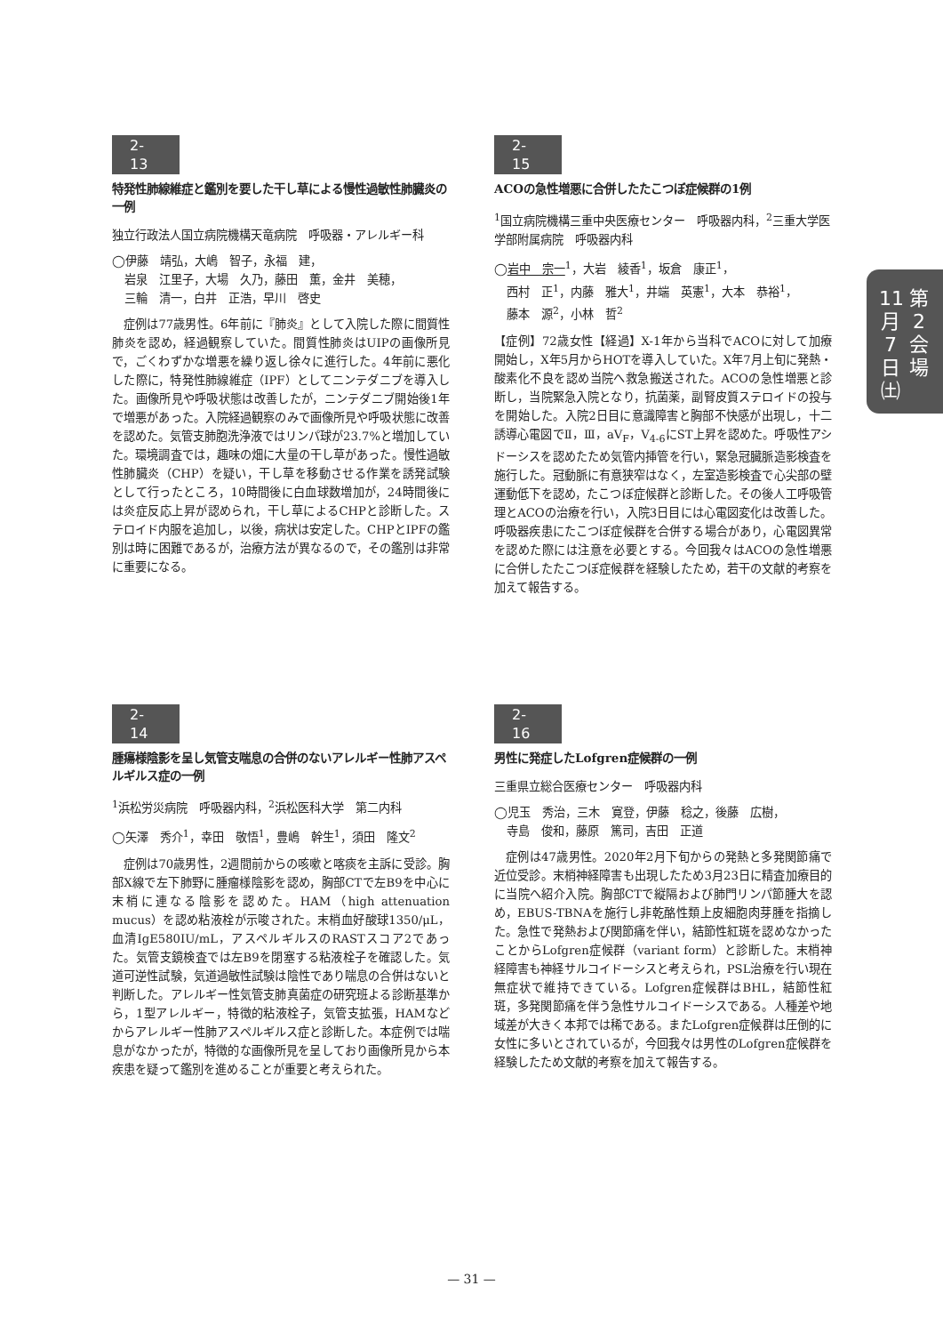2-13
特発性肺線維症と鑑別を要した干し草による慢性過敏性肺臓炎の一例
独立行政法人国立病院機構天竜病院　呼吸器・アレルギー科
◯伊藤　靖弘，大嶋　智子，永福　建，
岩泉　江里子，大場　久乃，藤田　薫，金井　美穂，
三輪　清一，白井　正浩，早川　啓史
症例は77歳男性。6年前に『肺炎』として入院した際に間質性肺炎を認め，経過観察していた。間質性肺炎はUIPの画像所見で，ごくわずかな増悪を繰り返し徐々に進行した。4年前に悪化した際に，特発性肺線維症（IPF）としてニンテダニブを導入した。画像所見や呼吸状態は改善したが，ニンテダニブ開始後1年で増悪があった。入院経過観察のみで画像所見や呼吸状態に改善を認めた。気管支肺胞洗浄液ではリンパ球が23.7%と増加していた。環境調査では，趣味の畑に大量の干し草があった。慢性過敏性肺臓炎（CHP）を疑い，干し草を移動させる作業を誘発試験として行ったところ，10時間後に白血球数増加が，24時間後には炎症反応上昇が認められ，干し草によるCHPと診断した。ステロイド内服を追加し，以後，病状は安定した。CHPとIPFの鑑別は時に困難であるが，治療方法が異なるので，その鑑別は非常に重要になる。
2-15
ACOの急性増悪に合併したたこつぼ症候群の1例
<sup>1</sup> 国立病院機構三重中央医療センター　呼吸器内科，<sup>2</sup>三重大学医学部附属病院　呼吸器内科
◯岩中　宗一<sup>1</sup>，大岩　綾香<sup>1</sup>，坂倉　康正<sup>1</sup>，
西村　正<sup>1</sup>，内藤　雅大<sup>1</sup>，井端　英憲<sup>1</sup>，大本　恭裕<sup>1</sup>，
藤本　源<sup>2</sup>，小林　哲<sup>2</sup>
【症例】72歳女性【経過】X-1年から当科でACOに対して加療開始し，X年5月からHOTを導入していた。X年7月上旬に発熱・酸素化不良を認め当院へ救急搬送された。ACOの急性増悪と診断し，当院緊急入院となり，抗菌薬，副腎皮質ステロイドの投与を開始した。入院2日目に意識障害と胸部不快感が出現し，十二誘導心電図でⅡ，Ⅲ，aV<sub>F</sub>，V<sub>4-6</sub>にST上昇を認めた。呼吸性アシドーシスを認めたため気管内挿管を行い，緊急冠臓脈造影検査を施行した。冠動脈に有意狭窄はなく，左室造影検査で心尖部の壁運動低下を認め，たこつぼ症候群と診断した。その後人工呼吸管理とACOの治療を行い，入院3日目には心電図変化は改善した。呼吸器疾患にたこつぼ症候群を合併する場合があり，心電図異常を認めた際には注意を必要とする。今回我々はACOの急性増悪に合併したたこつぼ症候群を経験したため，若干の文献的考察を加えて報告する。
2-14
腫瘍様陰影を呈し気管支喘息の合併のないアレルギー性肺アスペルギルス症の一例
<sup>1</sup> 浜松労災病院　呼吸器内科，<sup>2</sup>浜松医科大学　第二内科
◯矢澤　秀介<sup>1</sup>，幸田　敬悟<sup>1</sup>，豊嶋　幹生<sup>1</sup>，須田　隆文<sup>2</sup>
症例は70歳男性，2週間前からの咳嗽と喀痰を主訴に受診。胸部X線で左下肺野に腫瘤様陰影を認め，胸部CTで左B9を中心に末梢に連なる陰影を認めた。HAM（high attenuation mucus）を認め粘液栓が示唆された。末梢血好酸球1350/μL，血清IgE580IU/mL，アスペルギルスのRASTスコア2であった。気管支鏡検査では左B9を閉塞する粘液栓子を確認した。気道可逆性試験，気道過敏性試験は陰性であり喘息の合併はないと判断した。アレルギー性気管支肺真菌症の研究班よる診断基準から，1型アレルギー，特徴的粘液栓子，気管支拡張，HAMなどからアレルギー性肺アスペルギルス症と診断した。本症例では喘息がなかったが，特徴的な画像所見を呈しており画像所見から本疾患を疑って鑑別を進めることが重要と考えられた。
2-16
男性に発症したLofgren症候群の一例
三重県立総合医療センター　呼吸器内科
◯児玉　秀治，三木　寛登，伊藤　稔之，後藤　広樹，
寺島　俊和，藤原　篤司，吉田　正道
症例は47歳男性。2020年2月下旬からの発熱と多発関節痛で近位受診。末梢神経障害も出現したため3月23日に精査加療目的に当院へ紹介入院。胸部CTで縦隔および肺門リンパ節腫大を認め，EBUS-TBNAを施行し非乾酪性類上皮細胞肉芽腫を指摘した。急性で発熱および関節痛を伴い，結節性紅斑を認めなかったことからLofgren症候群（variant form）と診断した。末梢神経障害も神経サルコイドーシスと考えられ，PSL治療を行い現在無症状で維持できている。Lofgren症候群はBHL，結節性紅斑，多発関節痛を伴う急性サルコイドーシスである。人種差や地域差が大きく本邦では稀である。またLofgren症候群は圧倒的に女性に多いとされているが，今回我々は男性のLofgren症候群を経験したため文献的考察を加えて報告する。
第
2
会
場
11
月
7
日
㈯
— 31 —